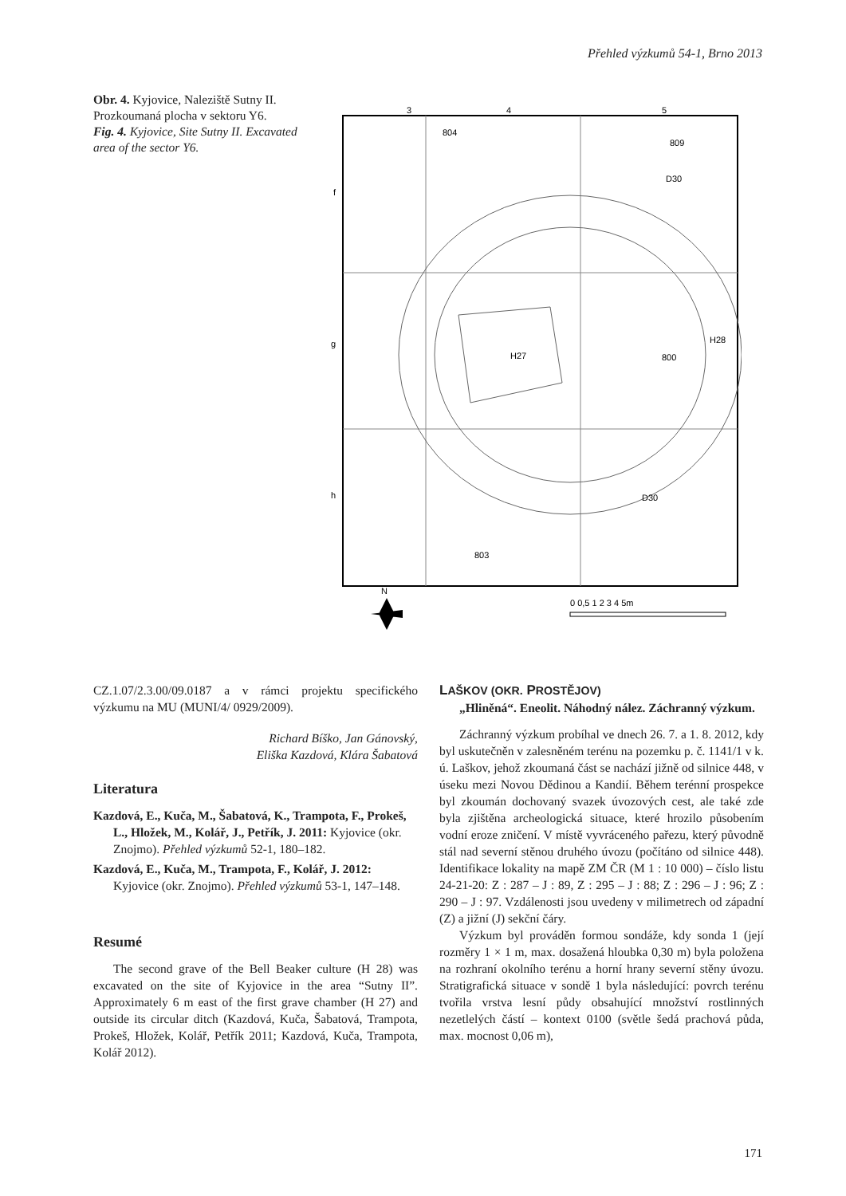Přehled výzkumů 54-1, Brno 2013
Obr. 4. Kyjovice, Naleziště Sutny II. Prozkoumaná plocha v sektoru Y6.
Fig. 4. Kyjovice, Site Sutny II. Excavated area of the sector Y6.
3
4
5
f
g
h
804
809
D30
H27
800
H28
D30
803
0 0,5 1 2 3 4 5m
N
CZ.1.07/2.3.00/09.0187 a v rámci projektu specifického výzkumu na MU (MUNI/4/ 0929/2009).
Richard Bíško, Jan Gánovský,
Eliška Kazdová, Klára Šabatová
Literatura
Kazdová, E., Kuča, M., Šabatová, K., Trampota, F., Prokeš, L., Hložek, M., Kolář, J., Petřík, J. 2011: Kyjovice (okr. Znojmo). Přehled výzkumů 52-1, 180–182.
Kazdová, E., Kuča, M., Trampota, F., Kolář, J. 2012: Kyjovice (okr. Znojmo). Přehled výzkumů 53-1, 147–148.
Resumé
The second grave of the Bell Beaker culture (H 28) was excavated on the site of Kyjovice in the area “Sutny II”. Approximately 6 m east of the first grave chamber (H 27) and outside its circular ditch (Kazdová, Kuča, Šabatová, Trampota, Prokeš, Hložek, Kolář, Petřík 2011; Kazdová, Kuča, Trampota, Kolář 2012).
LAŠKOV (OKR. PROSTĚJOV)
„Hliněná“. Eneolit. Náhodný nález. Záchranný výzkum.
Záchranný výzkum probíhal ve dnech 26. 7. a 1. 8. 2012, kdy byl uskutečněn v zalesněném terénu na pozemku p. č. 1141/1 v k. ú. Laškov, jehož zkoumaná část se nachází jižně od silnice 448, v úseku mezi Novou Dědinou a Kandií. Během terénní prospekce byl zkoumán dochovaný svazek úvozových cest, ale také zde byla zjištěna archeologická situace, které hrozilo působením vodní eroze zničení. V místě vyvráceného pařezu, který původně stál nad severní stěnou druhého úvozu (počítáno od silnice 448). Identifikace lokality na mapě ZM ČR (M 1 : 10 000) – číslo listu 24-21-20: Z : 287 – J : 89, Z : 295 – J : 88; Z : 296 – J : 96; Z : 290 – J : 97. Vzdálenosti jsou uvedeny v milimetrech od západní (Z) a jižní (J) sekční čáry.
Výzkum byl prováděn formou sondáže, kdy sonda 1 (její rozměry 1 × 1 m, max. dosažená hloubka 0,30 m) byla položena na rozhraní okolního terénu a horní hrany severní stěny úvozu. Stratigrafická situace v sondě 1 byla následující: povrch terénu tvořila vrstva lesní půdy obsahující množství rostlinných nezetlelých částí – kontext 0100 (světle šedá prachová půda, max. mocnost 0,06 m),
171